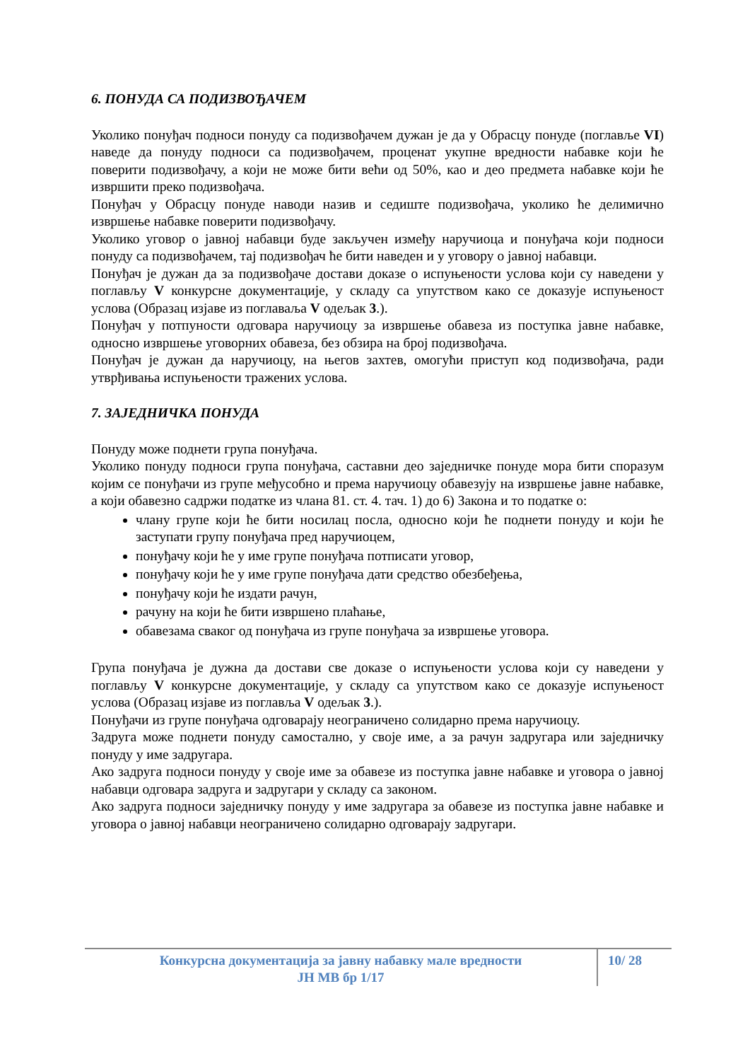6. ПОНУДА СА ПОДИЗВОЂАЧЕМ
Уколико понуђач подноси понуду са подизвођачем дужан је да у Обрасцу понуде (поглавље VI) наведе да понуду подноси са подизвођачем, проценат укупне вредности набавке који ће поверити подизвођачу, а који не може бити већи од 50%, као и део предмета набавке који ће извршити преко подизвођача.
Понуђач у Обрасцу понуде наводи назив и седиште подизвођача, уколико ће делимично извршење набавке поверити подизвођачу.
Уколико уговор о јавној набавци буде закључен између наручиоца и понуђача који подноси понуду са подизвођачем, тај подизвођач ће бити наведен и у уговору о јавној набавци.
Понуђач је дужан да за подизвођаче достави доказе о испуњености услова који су наведени у поглављу V конкурсне документације, у складу са упутством како се доказује испуњеност услова (Образац изјаве из поглаваља V одељак 3.).
Понуђач у потпуности одговара наручиоцу за извршење обавеза из поступка јавне набавке, односно извршење уговорних обавеза, без обзира на број подизвођача.
Понуђач је дужан да наручиоцу, на његов захтев, омогући приступ код подизвођача, ради утврђивања испуњености тражених услова.
7. ЗАЈЕДНИЧКА ПОНУДА
Понуду може поднети група понуђача.
Уколико понуду подноси група понуђача, саставни део заједничке понуде мора бити споразум којим се понуђачи из групе међусобно и према наручиоцу обавезују на извршење јавне набавке, а који обавезно садржи податке из члана 81. ст. 4. тач. 1) до 6) Закона и то податке о:
члану групе који ће бити носилац посла, односно који ће поднети понуду и који ће заступати групу понуђача пред наручиоцем,
понуђачу који ће у име групе понуђача потписати уговор,
понуђачу који ће у име групе понуђача дати средство обезбеђења,
понуђачу који ће издати рачун,
рачуну на који ће бити извршено плаћање,
обавезама сваког од понуђача из групе понуђача за извршење уговора.
Група понуђача је дужна да достави све доказе о испуњености услова који су наведени у поглављу V конкурсне документације, у складу са упутством како се доказује испуњеност услова (Образац изјаве из поглавља V одељак 3.).
Понуђачи из групе понуђача одговарају неограничено солидарно према наручиоцу.
Задруга може поднети понуду самостално, у своје име, а за рачун задругара или заједничку понуду у име задругара.
Ако задруга подноси понуду у своје име за обавезе из поступка јавне набавке и уговора о јавној набавци одговара задруга и задругари у складу са законом.
Ако задруга подноси заједничку понуду у име задругара за обавезе из поступка јавне набавке и уговора о јавној набавци неограничено солидарно одговарају задругари.
Конкурсна документација за јавну набавку мале вредности
ЈН МВ бр 1/17
10/ 28